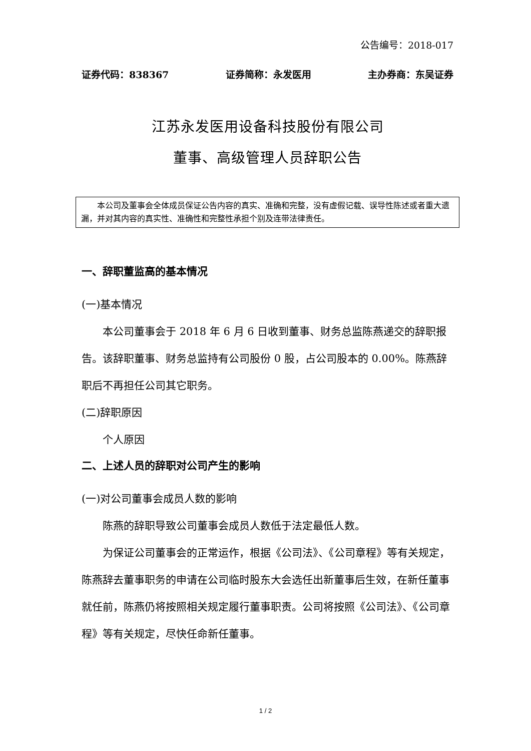公告编号：2018-017
证券代码：838367 证券简称：永发医用 主办券商：东吴证券
江苏永发医用设备科技股份有限公司
董事、高级管理人员辞职公告
本公司及董事会全体成员保证公告内容的真实、准确和完整，没有虚假记载、误导性陈述或者重大遗漏，并对其内容的真实性、准确性和完整性承担个别及连带法律责任。
一、辞职董监高的基本情况
(一)基本情况
本公司董事会于 2018 年 6 月 6 日收到董事、财务总监陈燕递交的辞职报告。该辞职董事、财务总监持有公司股份 0 股，占公司股本的 0.00%。陈燕辞职后不再担任公司其它职务。
(二)辞职原因
个人原因
二、上述人员的辞职对公司产生的影响
(一)对公司董事会成员人数的影响
陈燕的辞职导致公司董事会成员人数低于法定最低人数。
为保证公司董事会的正常运作，根据《公司法》、《公司章程》等有关规定，陈燕辞去董事职务的申请在公司临时股东大会选任出新董事后生效，在新任董事就任前，陈燕仍将按照相关规定履行董事职责。公司将按照《公司法》、《公司章程》等有关规定，尽快任命新任董事。
1 / 2